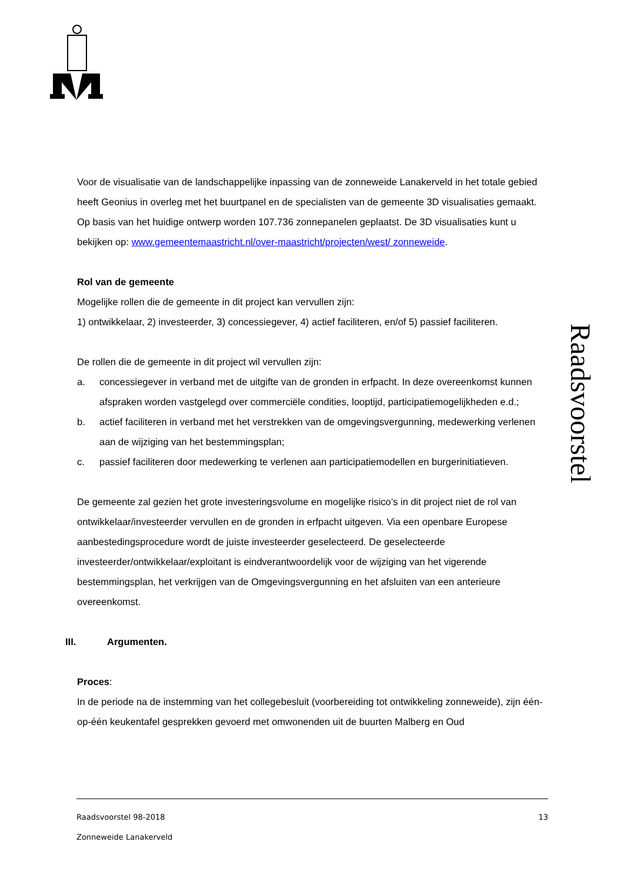Raadsvoorstel
Voor de visualisatie van de landschappelijke inpassing van de zonneweide Lanakerveld in het totale gebied heeft Geonius in overleg met het buurtpanel en de specialisten van de gemeente 3D visualisaties gemaakt. Op basis van het huidige ontwerp worden 107.736 zonnepanelen geplaatst. De 3D visualisaties kunt u bekijken op: www.gemeentemaastricht.nl/over-maastricht/projecten/west/ zonneweide.
Rol van de gemeente
Mogelijke rollen die de gemeente in dit project kan vervullen zijn:
1) ontwikkelaar, 2) investeerder, 3) concessiegever, 4) actief faciliteren, en/of 5) passief faciliteren.
De rollen die de gemeente in dit project wil vervullen zijn:
a. concessiegever in verband met de uitgifte van de gronden in erfpacht. In deze overeenkomst kunnen afspraken worden vastgelegd over commerciële condities, looptijd, participatiemogelijkheden e.d.;
b. actief faciliteren in verband met het verstrekken van de omgevingsvergunning, medewerking verlenen aan de wijziging van het bestemmingsplan;
c. passief faciliteren door medewerking te verlenen aan participatiemodellen en burgerinitiatieven.
De gemeente zal gezien het grote investeringsvolume en mogelijke risico’s in dit project niet de rol van ontwikkelaar/investeerder vervullen en de gronden in erfpacht uitgeven. Via een openbare Europese aanbestedingsprocedure wordt de juiste investeerder geselecteerd. De geselecteerde investeerder/ontwikkelaar/exploitant is eindverantwoordelijk voor de wijziging van het vigerende bestemmingsplan, het verkrijgen van de Omgevingsvergunning en het afsluiten van een anterieure overeenkomst.
III. Argumenten.
Proces:
In de periode na de instemming van het collegebesluit (voorbereiding tot ontwikkeling zonneweide), zijn één-op-één keukentafel gesprekken gevoerd met omwonenden uit de buurten Malberg en Oud
Raadsvoorstel 98-2018 13
Zonneweide Lanakerveld